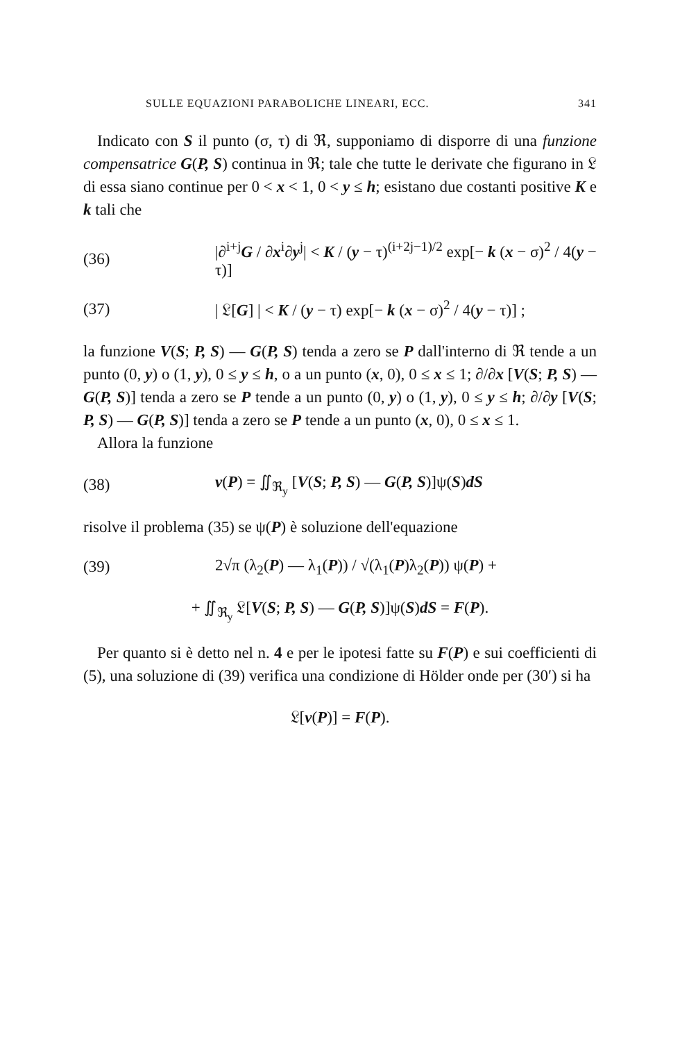SULLE EQUAZIONI PARABOLICHE LINEARI, ECC. 341
Indicato con S il punto (σ, τ) di ℜ, supponiamo di disporre di una funzione compensatrice G(P, S) continua in ℜ; tale che tutte le derivate che figurano in 𝔏 di essa siano continue per 0 < x < 1, 0 < y ≤ h; esistano due costanti positive K e k tali che
(36) |∂<sup>i+j</sup>G / ∂x<sup>i</sup>∂y<sup>j</sup>| < K / (y − τ)<sup>(i+2j−1)/2</sup> exp[− k (x − σ)<sup>2</sup> / 4(y − τ)]
(37) | 𝔏[G] | < K / (y − τ) exp[− k (x − σ)<sup>2</sup> / 4(y − τ)] ;
la funzione V(S; P, S) — G(P, S) tenda a zero se P dall'interno di ℜ tende a un punto (0, y) o (1, y), 0 ≤ y ≤ h, o a un punto (x, 0), 0 ≤ x ≤ 1; ∂/∂x [V(S; P, S) — G(P, S)] tenda a zero se P tende a un punto (0, y) o (1, y), 0 ≤ y ≤ h; ∂/∂y [V(S; P, S) — G(P, S)] tenda a zero se P tende a un punto (x, 0), 0 ≤ x ≤ 1.
Allora la funzione
(38) v(P) = ∬<sub>ℜ<sub>y</sub></sub> [V(S; P, S) — G(P, S)]ψ(S)dS
risolve il problema (35) se ψ(P) è soluzione dell'equazione
(39) 2√π (λ<sub>2</sub>(P) — λ<sub>1</sub>(P)) / √(λ<sub>1</sub>(P)λ<sub>2</sub>(P)) ψ(P) +
+ ∬<sub>ℜ<sub>y</sub></sub> 𝔏[V(S; P, S) — G(P, S)]ψ(S)dS = F(P).
Per quanto si è detto nel n. 4 e per le ipotesi fatte su F(P) e sui coefficienti di (5), una soluzione di (39) verifica una condizione di Hölder onde per (30′) si ha
𝔏[v(P)] = F(P).